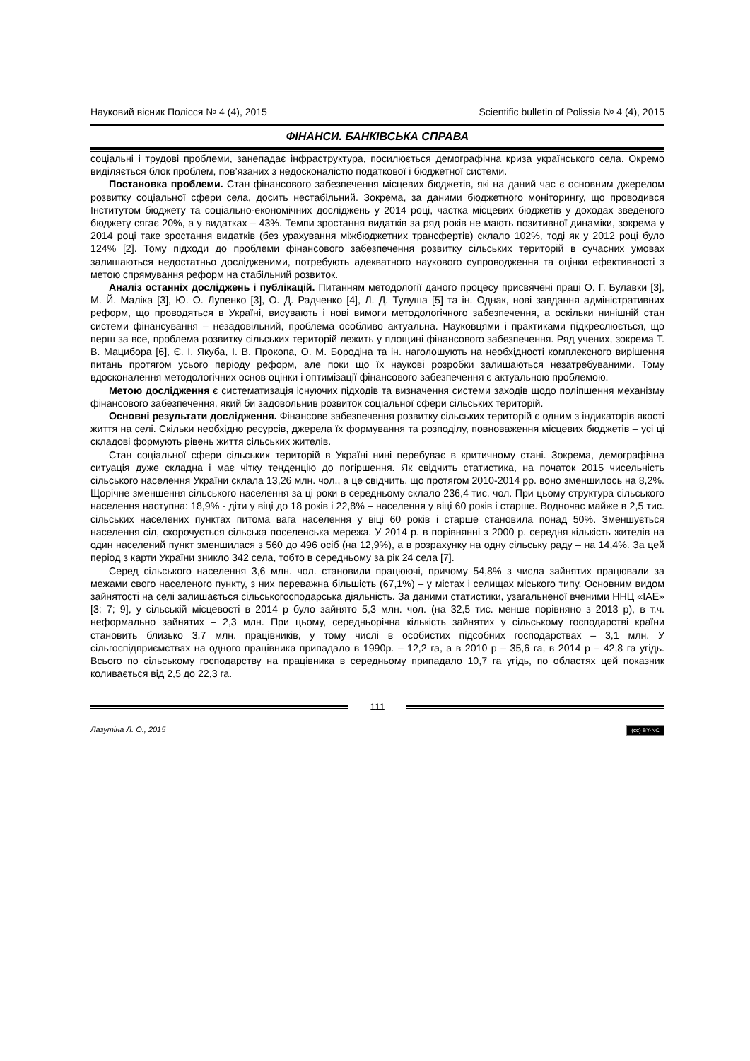Науковий вісник Полісся № 4 (4), 2015 Scientific bulletin of Polissia № 4 (4), 2015
ФІНАНСИ. БАНКІВСЬКА СПРАВА
соціальні і трудові проблеми, занепадає інфраструктура, посилюється демографічна криза українського села. Окремо виділяється блок проблем, пов’язаних з недосконалістю податкової і бюджетної системи.
Постановка проблеми. Стан фінансового забезпечення місцевих бюджетів, які на даний час є основним джерелом розвитку соціальної сфери села, досить нестабільний. Зокрема, за даними бюджетного моніторингу, що проводився Інститутом бюджету та соціально-економічних досліджень у 2014 році, частка місцевих бюджетів у доходах зведеного бюджету сягає 20%, а у видатках – 43%. Темпи зростання видатків за ряд років не мають позитивної динаміки, зокрема у 2014 році таке зростання видатків (без урахування міжбюджетних трансфертів) склало 102%, тоді як у 2012 році було 124% [2]. Тому підходи до проблеми фінансового забезпечення розвитку сільських територій в сучасних умовах залишаються недостатньо дослідженими, потребують адекватного наукового супроводження та оцінки ефективності з метою спрямування реформ на стабільний розвиток.
Аналіз останніх досліджень і публікацій. Питанням методології даного процесу присвячені праці О. Г. Булавки [3], М. Й. Маліка [3], Ю. О. Лупенко [3], О. Д. Радченко [4], Л. Д. Тулуша [5] та ін. Однак, нові завдання адміністративних реформ, що проводяться в Україні, висувають і нові вимоги методологічного забезпечення, а оскільки нинішній стан системи фінансування – незадовільний, проблема особливо актуальна. Науковцями і практиками підкреслюється, що перш за все, проблема розвитку сільських територій лежить у площині фінансового забезпечення. Ряд учених, зокрема Т. В. Мацибора [6], Є. І. Якуба, І. В. Прокопа, О. М. Бородіна та ін. наголошують на необхідності комплексного вирішення питань протягом усього періоду реформ, але поки що їх наукові розробки залишаються незатребуваними. Тому вдосконалення методологічних основ оцінки і оптимізації фінансового забезпечення є актуальною проблемою.
Метою дослідження є систематизація існуючих підходів та визначення системи заходів щодо поліпшення механізму фінансового забезпечення, який би задовольнив розвиток соціальної сфери сільських територій.
Основні результати дослідження. Фінансове забезпечення розвитку сільських територій є одним з індикаторів якості життя на селі. Скільки необхідно ресурсів, джерела їх формування та розподілу, повноваження місцевих бюджетів – усі ці складові формують рівень життя сільських жителів.
Стан соціальної сфери сільських територій в Україні нині перебуває в критичному стані. Зокрема, демографічна ситуація дуже складна і має чітку тенденцію до погіршення. Як свідчить статистика, на початок 2015 чисельність сільського населення України склала 13,26 млн. чол., а це свідчить, що протягом 2010-2014 рр. воно зменшилось на 8,2%. Щорічне зменшення сільського населення за ці роки в середньому склало 236,4 тис. чол. При цьому структура сільського населення наступна: 18,9% - діти у віці до 18 років і 22,8% – населення у віці 60 років і старше. Водночас майже в 2,5 тис. сільських населених пунктах питома вага населення у віці 60 років і старше становила понад 50%. Зменшується населення сіл, скорочується сільська поселенська мережа. У 2014 р. в порівнянні з 2000 р. середня кількість жителів на один населений пункт зменшилася з 560 до 496 осіб (на 12,9%), а в розрахунку на одну сільську раду – на 14,4%. За цей період з карти України зникло 342 села, тобто в середньому за рік 24 села [7].
Серед сільського населення 3,6 млн. чол. становили працюючі, причому 54,8% з числа зайнятих працювали за межами свого населеного пункту, з них переважна більшість (67,1%) – у містах і селищах міського типу. Основним видом зайнятості на селі залишається сільськогосподарська діяльність. За даними статистики, узагальненої вченими ННЦ «ІАЕ» [3; 7; 9], у сільській місцевості в 2014 р було зайнято 5,3 млн. чол. (на 32,5 тис. менше порівняно з 2013 р), в т.ч. неформально зайнятих – 2,3 млн. При цьому, середньорічна кількість зайнятих у сільському господарстві країни становить близько 3,7 млн. працівників, у тому числі в особистих підсобних господарствах – 3,1 млн. У сільгоспідприємствах на одного працівника припадало в 1990р. – 12,2 га, а в 2010 р – 35,6 га, в 2014 р – 42,8 га угідь. Всього по сільському господарству на працівника в середньому припадало 10,7 га угідь, по областях цей показник коливається від 2,5 до 22,3 га.
111
Лазутіна Л. О., 2015 (cc) BY-NC